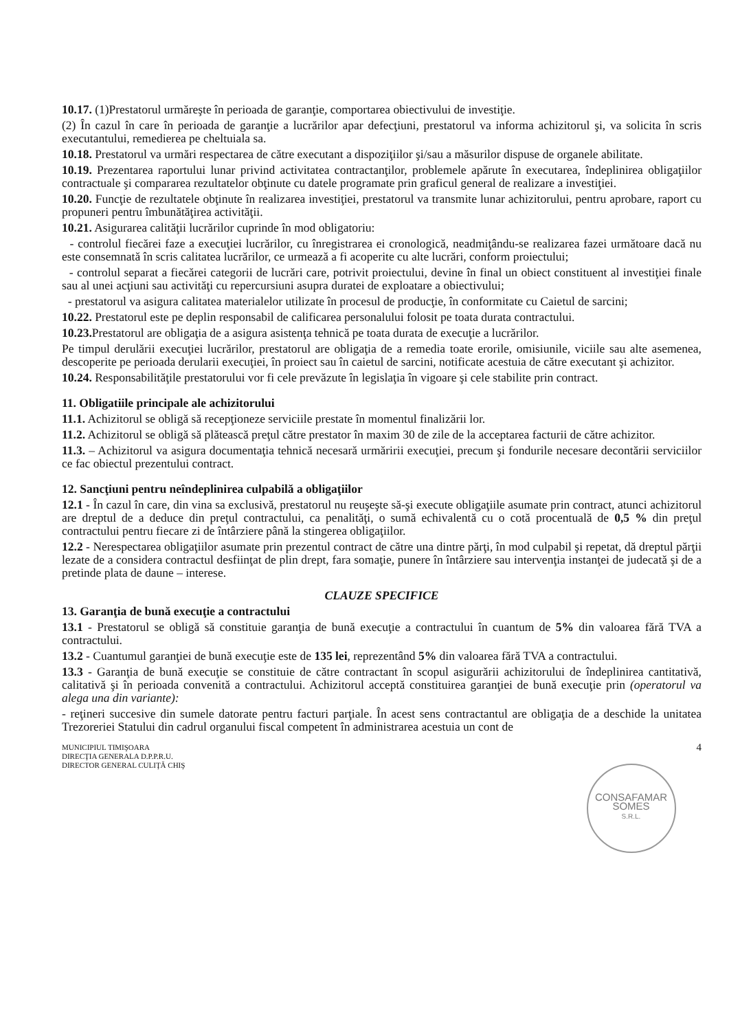10.17. (1)Prestatorul urmăreşte în perioada de garanţie, comportarea obiectivului de investiţie.
(2) În cazul în care în perioada de garanţie a lucrărilor apar defecţiuni, prestatorul va informa achizitorul şi, va solicita în scris executantului, remedierea pe cheltuiala sa.
10.18. Prestatorul va urmări respectarea de către executant a dispoziţiilor şi/sau a măsurilor dispuse de organele abilitate.
10.19. Prezentarea raportului lunar privind activitatea contractanţilor, problemele apărute în executarea, îndeplinirea obligaţiilor contractuale şi compararea rezultatelor obţinute cu datele programate prin graficul general de realizare a investiţiei.
10.20. Funcţie de rezultatele obţinute în realizarea investiţiei, prestatorul va transmite lunar achizitorului, pentru aprobare, raport cu propuneri pentru îmbunătăţirea activităţii.
10.21. Asigurarea calităţii lucrărilor cuprinde în mod obligatoriu:
- controlul fiecărei faze a execuţiei lucrărilor, cu înregistrarea ei cronologică, neadmiţându-se realizarea fazei următoare dacă nu este consemnată în scris calitatea lucrărilor, ce urmează a fi acoperite cu alte lucrări, conform proiectului;
- controlul separat a fiecărei categorii de lucrări care, potrivit proiectului, devine în final un obiect constituent al investiţiei finale sau al unei acţiuni sau activităţi cu repercursiuni asupra duratei de exploatare a obiectivului;
- prestatorul va asigura calitatea materialelor utilizate în procesul de producţie, în conformitate cu Caietul de sarcini;
10.22. Prestatorul este pe deplin responsabil de calificarea personalului folosit pe toata durata contractului.
10.23. Prestatorul are obligaţia de a asigura asistenţa tehnică pe toata durata de execuţie a lucrărilor.
Pe timpul derulării execuţiei lucrărilor, prestatorul are obligaţia de a remedia toate erorile, omisiunile, viciile sau alte asemenea, descoperite pe perioada derularii execuţiei, în proiect sau în caietul de sarcini, notificate acestuia de către executant şi achizitor.
10.24. Responsabilităţile prestatorului vor fi cele prevăzute în legislaţia în vigoare şi cele stabilite prin contract.
11. Obligatiile principale ale achizitorului
11.1. Achizitorul se obligă să recepţioneze serviciile prestate în momentul finalizării lor.
11.2. Achizitorul se obligă să plătească preţul către prestator în maxim 30 de zile de la acceptarea facturii de către achizitor.
11.3. – Achizitorul va asigura documentaţia tehnică necesară urmăririi execuţiei, precum şi fondurile necesare decontării serviciilor ce fac obiectul prezentului contract.
12. Sancţiuni pentru neîndeplinirea culpabilă a obligaţiilor
12.1 - În cazul în care, din vina sa exclusivă, prestatorul nu reuşeşte să-şi execute obligaţiile asumate prin contract, atunci achizitorul are dreptul de a deduce din preţul contractului, ca penalităţi, o sumă echivalentă cu o cotă procentuală de 0,5 % din preţul contractului pentru fiecare zi de întârziere până la stingerea obligaţiilor.
12.2 - Nerespectarea obligaţiilor asumate prin prezentul contract de către una dintre părţi, în mod culpabil şi repetat, dă dreptul părţii lezate de a considera contractul desfiinţat de plin drept, fara somaţie, punere în întârziere sau intervenţia instanţei de judecată şi de a pretinde plata de daune – interese.
CLAUZE SPECIFICE
13. Garanţia de bună execuţie a contractului
13.1 - Prestatorul se obligă să constituie garanţia de bună execuţie a contractului în cuantum de 5% din valoarea fără TVA a contractului.
13.2 - Cuantumul garanţiei de bună execuţie este de 135 lei, reprezentând 5% din valoarea fără TVA a contractului.
13.3 - Garanţia de bună execuţie se constituie de către contractant în scopul asigurării achizitorului de îndeplinirea cantitativă, calitativă şi în perioada convenită a contractului. Achizitorul acceptă constituirea garanţiei de bună execuţie prin (operatorul va alega una din variante):
- reţineri succesive din sumele datorate pentru facturi parţiale. În acest sens contractantul are obligaţia de a deschide la unitatea Trezoreriei Statului din cadrul organului fiscal competent în administrarea acestuia un cont de
MUNICIPIUL TIMIŞOARA
DIRECŢIA GENERALA D.P.P.R.U.
DIRECTOR GENERAL CULIŢĂ CHIŞ
CONSAFAMAR
SOMES
S.R.L.
4